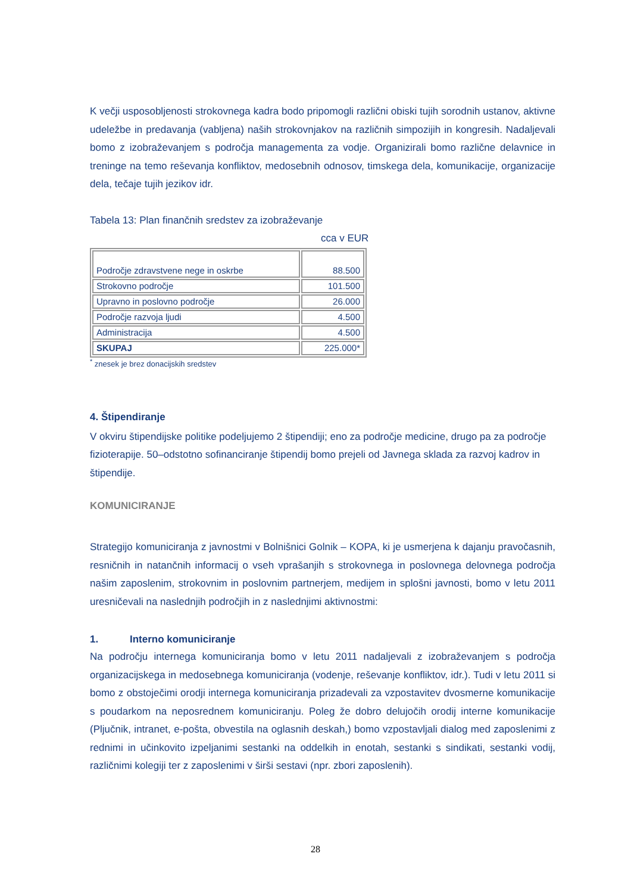K večji usposobljenosti strokovnega kadra bodo pripomogli različni obiski tujih sorodnih ustanov, aktivne udeležbe in predavanja (vabljena) naših strokovnjakov na različnih simpozijih in kongresih. Nadaljevali bomo z izobraževanjem s področja managementa za vodje. Organizirali bomo različne delavnice in treninge na temo reševanja konfliktov, medosebnih odnosov, timskega dela, komunikacije, organizacije dela, tečaje tujih jezikov idr.
Tabela 13: Plan finančnih sredstev za izobraževanje
cca v EUR
| Področje zdravstvene nege in oskrbe | 88.500 |
| Strokovno področje | 101.500 |
| Upravno in poslovno področje | 26.000 |
| Področje razvoja ljudi | 4.500 |
| Administracija | 4.500 |
| SKUPAJ | 225.000* |
<sup>*</sup> znesek je brez donacijskih sredstev
4. Štipendiranje
V okviru štipendijske politike podeljujemo 2 štipendiji; eno za področje medicine, drugo pa za področje fizioterapije. 50–odstotno sofinanciranje štipendij bomo prejeli od Javnega sklada za razvoj kadrov in štipendije.
KOMUNICIRANJE
Strategijo komuniciranja z javnostmi v Bolnišnici Golnik – KOPA, ki je usmerjena k dajanju pravočasnih, resničnih in natančnih informacij o vseh vprašanjih s strokovnega in poslovnega delovnega področja našim zaposlenim, strokovnim in poslovnim partnerjem, medijem in splošni javnosti, bomo v letu 2011 uresničevali na naslednjih področjih in z naslednjimi aktivnostmi:
1. Interno komuniciranje
Na področju internega komuniciranja bomo v letu 2011 nadaljevali z izobraževanjem s področja organizacijskega in medosebnega komuniciranja (vodenje, reševanje konfliktov, idr.). Tudi v letu 2011 si bomo z obstoječimi orodji internega komuniciranja prizadevali za vzpostavitev dvosmerne komunikacije s poudarkom na neposrednem komuniciranju. Poleg že dobro delujočih orodij interne komunikacije (Pljučnik, intranet, e-pošta, obvestila na oglasnih deskah,) bomo vzpostavljali dialog med zaposlenimi z rednimi in učinkovito izpeljanimi sestanki na oddelkih in enotah, sestanki s sindikati, sestanki vodij, različnimi kolegiji ter z zaposlenimi v širši sestavi (npr. zbori zaposlenih).
28